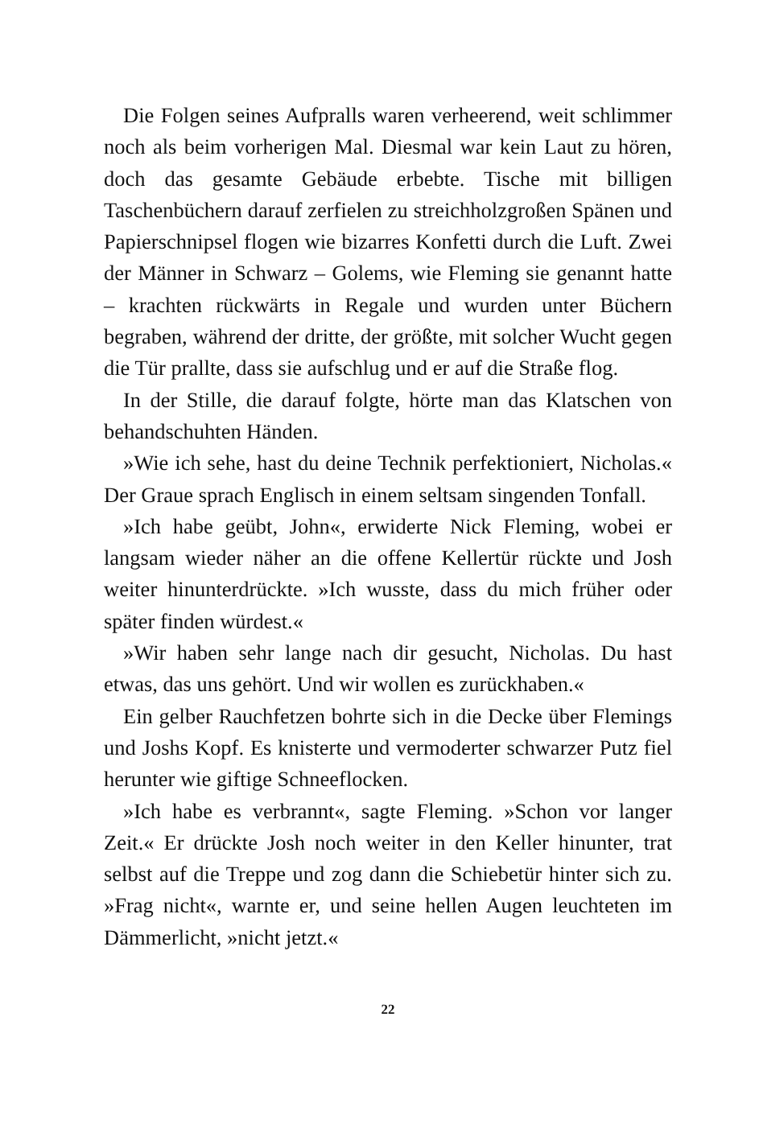Die Folgen seines Aufpralls waren verheerend, weit schlimmer noch als beim vorherigen Mal. Diesmal war kein Laut zu hören, doch das gesamte Gebäude erbebte. Tische mit billigen Taschenbüchern darauf zerfielen zu streichholzgroßen Spänen und Papierschnipsel flogen wie bizarres Konfetti durch die Luft. Zwei der Männer in Schwarz – Golems, wie Fleming sie genannt hatte – krachten rückwärts in Regale und wurden unter Büchern begraben, während der dritte, der größte, mit solcher Wucht gegen die Tür prallte, dass sie aufschlug und er auf die Straße flog.
In der Stille, die darauf folgte, hörte man das Klatschen von behandschuhten Händen.
»Wie ich sehe, hast du deine Technik perfektioniert, Nicholas.« Der Graue sprach Englisch in einem seltsam singenden Tonfall.
»Ich habe geübt, John«, erwiderte Nick Fleming, wobei er langsam wieder näher an die offene Kellertür rückte und Josh weiter hinunterdrückte. »Ich wusste, dass du mich früher oder später finden würdest.«
»Wir haben sehr lange nach dir gesucht, Nicholas. Du hast etwas, das uns gehört. Und wir wollen es zurückhaben.«
Ein gelber Rauchfetzen bohrte sich in die Decke über Flemings und Joshs Kopf. Es knisterte und vermoderter schwarzer Putz fiel herunter wie giftige Schneeflocken.
»Ich habe es verbrannt«, sagte Fleming. »Schon vor langer Zeit.« Er drückte Josh noch weiter in den Keller hinunter, trat selbst auf die Treppe und zog dann die Schiebetür hinter sich zu. »Frag nicht«, warnte er, und seine hellen Augen leuchteten im Dämmerlicht, »nicht jetzt.«
22